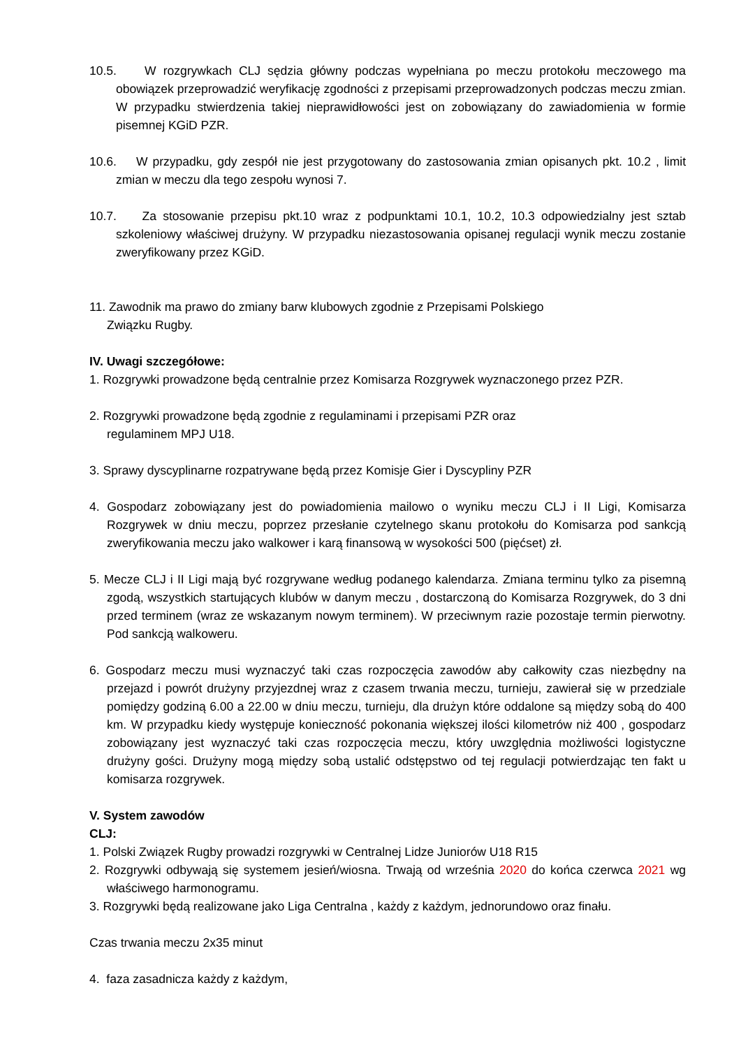10.5. W rozgrywkach CLJ sędzia główny podczas wypełniana po meczu protokołu meczowego ma obowiązek przeprowadzić weryfikację zgodności z przepisami przeprowadzonych podczas meczu zmian. W przypadku stwierdzenia takiej nieprawidłowości jest on zobowiązany do zawiadomienia w formie pisemnej KGiD PZR.
10.6. W przypadku, gdy zespół nie jest przygotowany do zastosowania zmian opisanych pkt. 10.2 , limit zmian w meczu dla tego zespołu wynosi 7.
10.7. Za stosowanie przepisu pkt.10 wraz z podpunktami 10.1, 10.2, 10.3 odpowiedzialny jest sztab szkoleniowy właściwej drużyny. W przypadku niezastosowania opisanej regulacji wynik meczu zostanie zweryfikowany przez KGiD.
11. Zawodnik ma prawo do zmiany barw klubowych zgodnie z Przepisami Polskiego
Związku Rugby.
IV. Uwagi szczegółowe:
1. Rozgrywki prowadzone będą centralnie przez Komisarza Rozgrywek wyznaczonego przez PZR.
2. Rozgrywki prowadzone będą zgodnie z regulaminami i przepisami PZR oraz
regulaminem MPJ U18.
3. Sprawy dyscyplinarne rozpatrywane będą przez Komisje Gier i Dyscypliny PZR
4. Gospodarz zobowiązany jest do powiadomienia mailowo o wyniku meczu CLJ i II Ligi, Komisarza Rozgrywek w dniu meczu, poprzez przesłanie czytelnego skanu protokołu do Komisarza pod sankcją zweryfikowania meczu jako walkower i karą finansową w wysokości 500 (pięćset) zł.
5. Mecze CLJ i II Ligi mają być rozgrywane według podanego kalendarza. Zmiana terminu tylko za pisemną zgodą, wszystkich startujących klubów w danym meczu , dostarczoną do Komisarza Rozgrywek, do 3 dni przed terminem (wraz ze wskazanym nowym terminem). W przeciwnym razie pozostaje termin pierwotny. Pod sankcją walkoweru.
6. Gospodarz meczu musi wyznaczyć taki czas rozpoczęcia zawodów aby całkowity czas niezbędny na przejazd i powrót drużyny przyjezdnej wraz z czasem trwania meczu, turnieju, zawierał się w przedziale pomiędzy godziną 6.00 a 22.00 w dniu meczu, turnieju, dla drużyn które oddalone są między sobą do 400 km. W przypadku kiedy występuje konieczność pokonania większej ilości kilometrów niż 400 , gospodarz zobowiązany jest wyznaczyć taki czas rozpoczęcia meczu, który uwzględnia możliwości logistyczne drużyny gości. Drużyny mogą między sobą ustalić odstępstwo od tej regulacji potwierdzając ten fakt u komisarza rozgrywek.
V. System zawodów
CLJ:
1. Polski Związek Rugby prowadzi rozgrywki w Centralnej Lidze Juniorów U18 R15
2. Rozgrywki odbywają się systemem jesień/wiosna. Trwają od września 2020 do końca czerwca 2021 wg właściwego harmonogramu.
3. Rozgrywki będą realizowane jako Liga Centralna , każdy z każdym, jednorundowo oraz finału.
Czas trwania meczu 2x35 minut
4. faza zasadnicza każdy z każdym,